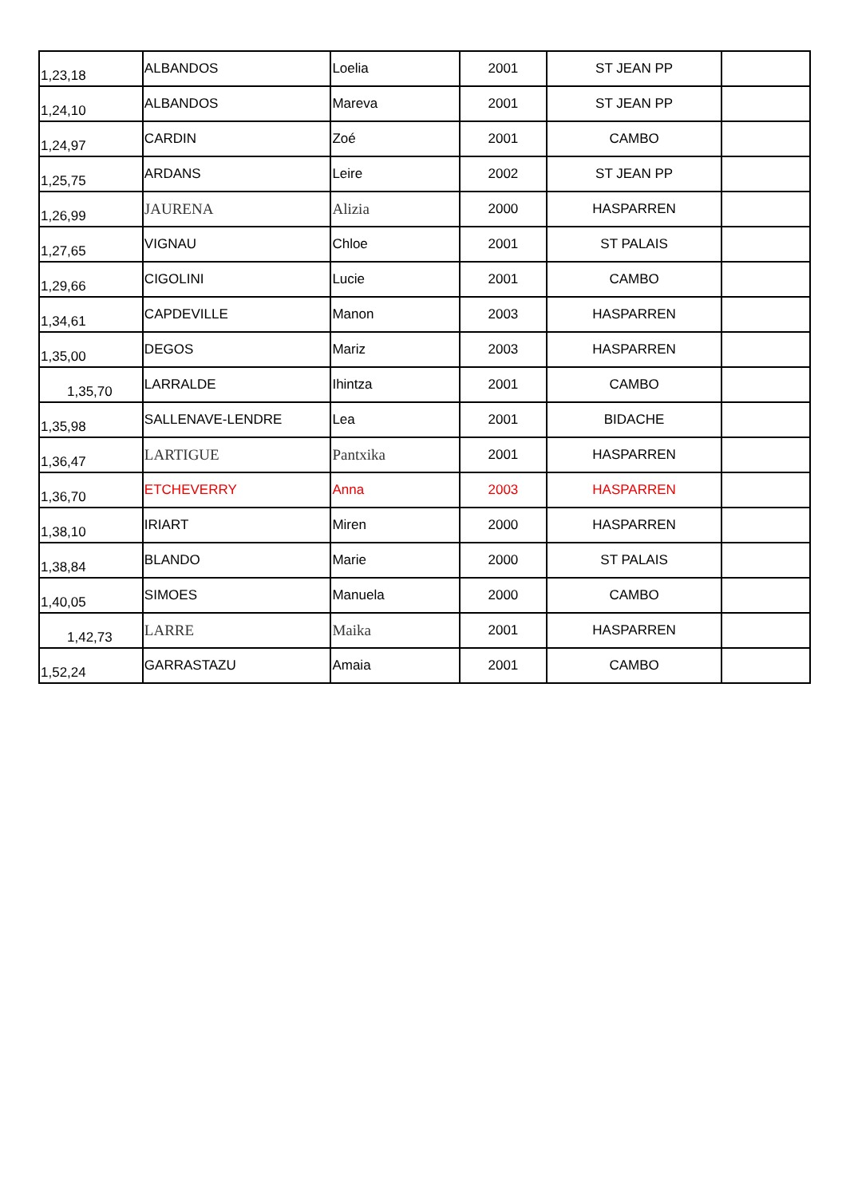| 1,23,18 | ALBANDOS | Loelia | 2001 | ST JEAN PP | |
| 1,24,10 | ALBANDOS | Mareva | 2001 | ST JEAN PP | |
| 1,24,97 | CARDIN | Zoé | 2001 | CAMBO | |
| 1,25,75 | ARDANS | Leire | 2002 | ST JEAN PP | |
| 1,26,99 | JAURENA | Alizia | 2000 | HASPARREN | |
| 1,27,65 | VIGNAU | Chloe | 2001 | ST PALAIS | |
| 1,29,66 | CIGOLINI | Lucie | 2001 | CAMBO | |
| 1,34,61 | CAPDEVILLE | Manon | 2003 | HASPARREN | |
| 1,35,00 | DEGOS | Mariz | 2003 | HASPARREN | |
| 1,35,70 | LARRALDE | Ihintza | 2001 | CAMBO | |
| 1,35,98 | SALLENAVE-LENDRE | Lea | 2001 | BIDACHE | |
| 1,36,47 | LARTIGUE | Pantxika | 2001 | HASPARREN | |
| 1,36,70 | ETCHEVERRY | Anna | 2003 | HASPARREN | |
| 1,38,10 | IRIART | Miren | 2000 | HASPARREN | |
| 1,38,84 | BLANDO | Marie | 2000 | ST PALAIS | |
| 1,40,05 | SIMOES | Manuela | 2000 | CAMBO | |
| 1,42,73 | LARRE | Maika | 2001 | HASPARREN | |
| 1,52,24 | GARRASTAZU | Amaia | 2001 | CAMBO | |